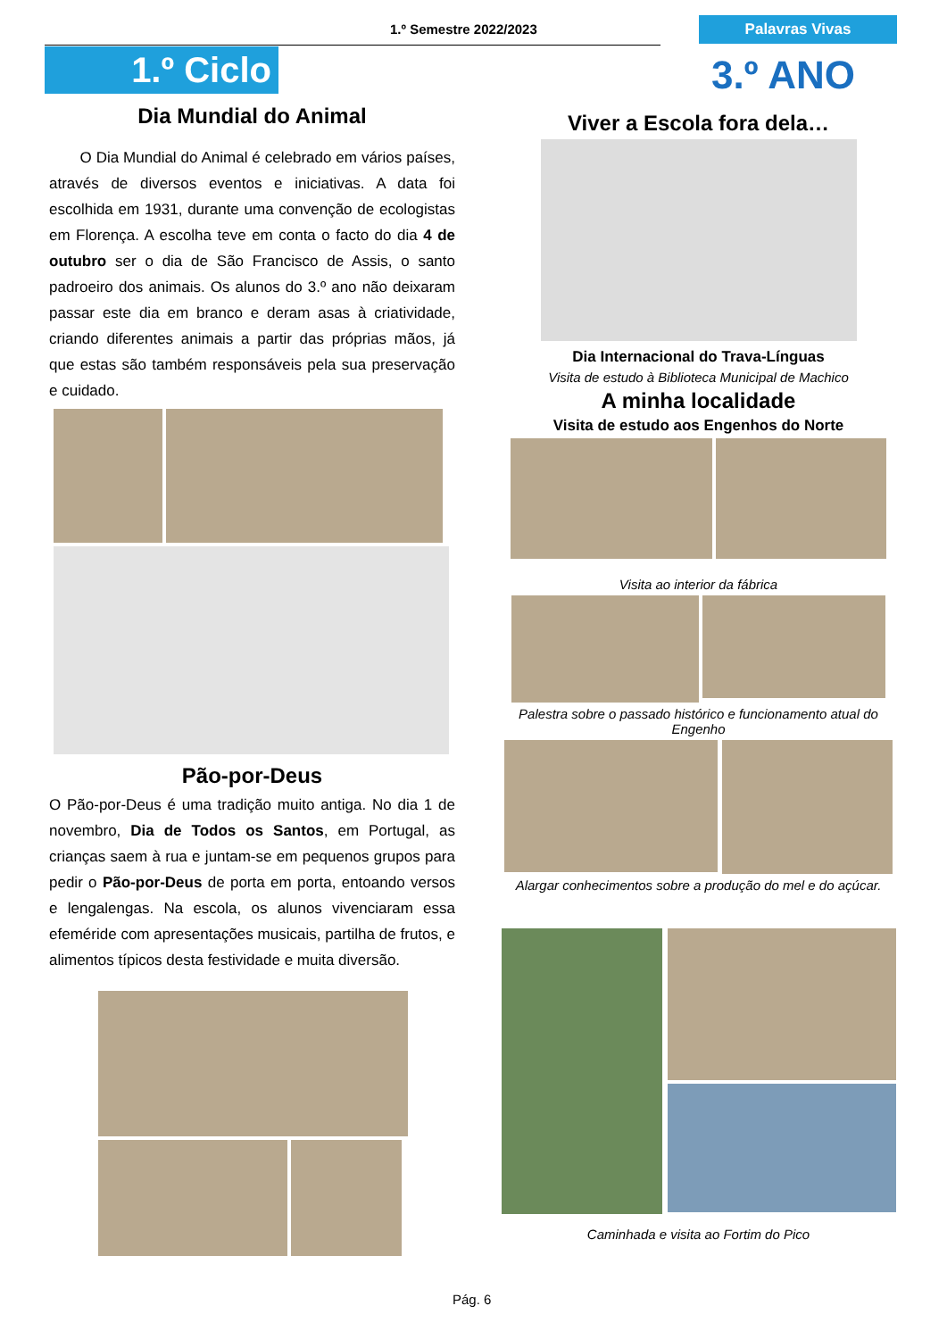1.º Semestre 2022/2023 Palavras Vivas
1.º Ciclo 3.º ANO
Dia Mundial do Animal
O Dia Mundial do Animal é celebrado em vários países, através de diversos eventos e iniciativas. A data foi escolhida em 1931, durante uma convenção de ecologistas em Florença. A escolha teve em conta o facto do dia 4 de outubro ser o dia de São Francisco de Assis, o santo padroeiro dos animais. Os alunos do 3.º ano não deixaram passar este dia em branco e deram asas à criatividade, criando diferentes animais a partir das próprias mãos, já que estas são também responsáveis pela sua preservação e cuidado.
Pão-por-Deus
O Pão-por-Deus é uma tradição muito antiga. No dia 1 de novembro, Dia de Todos os Santos, em Portugal, as crianças saem à rua e juntam-se em pequenos grupos para pedir o Pão-por-Deus de porta em porta, entoando versos e lengalengas. Na escola, os alunos vivenciaram essa efeméride com apresentações musicais, partilha de frutos, e alimentos típicos desta festividade e muita diversão.
Viver a Escola fora dela…
Dia Internacional do Trava-Línguas
Visita de estudo à Biblioteca Municipal de Machico
A minha localidade
Visita de estudo aos Engenhos do Norte
Visita ao interior da fábrica
Palestra sobre o passado histórico e funcionamento atual do Engenho
Alargar conhecimentos sobre a produção do mel e do açúcar.
Caminhada e visita ao Fortim do Pico
Pág. 6